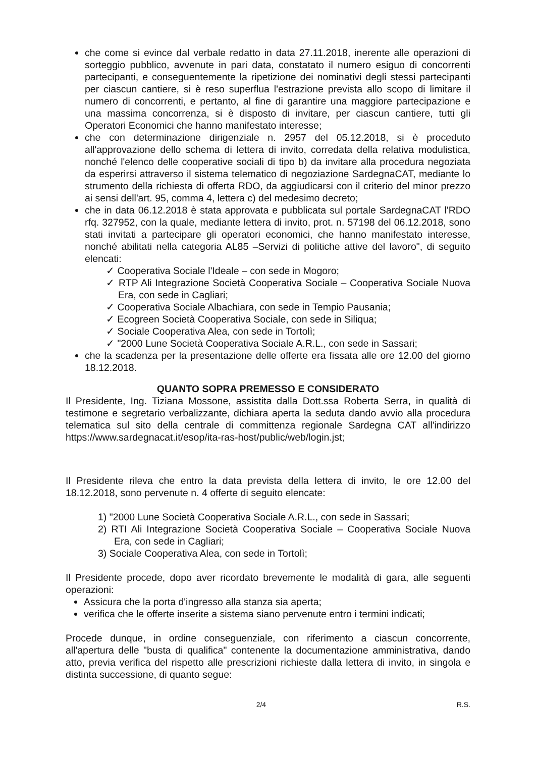che come si evince dal verbale redatto in data 27.11.2018, inerente alle operazioni di sorteggio pubblico, avvenute in pari data, constatato il numero esiguo di concorrenti partecipanti, e conseguentemente la ripetizione dei nominativi degli stessi partecipanti per ciascun cantiere, si è reso superflua l'estrazione prevista allo scopo di limitare il numero di concorrenti, e pertanto, al fine di garantire una maggiore partecipazione e una massima concorrenza, si è disposto di invitare, per ciascun cantiere, tutti gli Operatori Economici che hanno manifestato interesse;
che con determinazione dirigenziale n. 2957 del 05.12.2018, si è proceduto all'approvazione dello schema di lettera di invito, corredata della relativa modulistica, nonché l'elenco delle cooperative sociali di tipo b) da invitare alla procedura negoziata da esperirsi attraverso il sistema telematico di negoziazione SardegnaCAT, mediante lo strumento della richiesta di offerta RDO, da aggiudicarsi con il criterio del minor prezzo ai sensi dell'art. 95, comma 4, lettera c) del medesimo decreto;
che in data 06.12.2018 è stata approvata e pubblicata sul portale SardegnaCAT l'RDO rfq. 327952, con la quale, mediante lettera di invito, prot. n. 57198 del 06.12.2018, sono stati invitati a partecipare gli operatori economici, che hanno manifestato interesse, nonché abilitati nella categoria AL85 –Servizi di politiche attive del lavoro", di seguito elencati:
✓ Cooperativa Sociale l'Ideale – con sede in Mogoro;
✓ RTP Ali Integrazione Società Cooperativa Sociale – Cooperativa Sociale Nuova Era, con sede in Cagliari;
✓ Cooperativa Sociale Albachiara, con sede in Tempio Pausania;
✓ Ecogreen Società Cooperativa Sociale, con sede in Siliqua;
✓ Sociale Cooperativa Alea, con sede in Tortolì;
✓ "2000 Lune Società Cooperativa Sociale A.R.L., con sede in Sassari;
che la scadenza per la presentazione delle offerte era fissata alle ore 12.00 del giorno 18.12.2018.
QUANTO SOPRA PREMESSO E CONSIDERATO
Il Presidente, Ing. Tiziana Mossone, assistita dalla Dott.ssa Roberta Serra, in qualità di testimone e segretario verbalizzante, dichiara aperta la seduta dando avvio alla procedura telematica sul sito della centrale di committenza regionale Sardegna CAT all'indirizzo https://www.sardegnacat.it/esop/ita-ras-host/public/web/login.jst;
Il Presidente rileva che entro la data prevista della lettera di invito, le ore 12.00 del 18.12.2018, sono pervenute n. 4 offerte di seguito elencate:
1) "2000 Lune Società Cooperativa Sociale A.R.L., con sede in Sassari;
2) RTI Ali Integrazione Società Cooperativa Sociale – Cooperativa Sociale Nuova Era, con sede in Cagliari;
3) Sociale Cooperativa Alea, con sede in Tortolì;
Il Presidente procede, dopo aver ricordato brevemente le modalità di gara, alle seguenti operazioni:
Assicura che la porta d'ingresso alla stanza sia aperta;
verifica che le offerte inserite a sistema siano pervenute entro i termini indicati;
Procede dunque, in ordine conseguenziale, con riferimento a ciascun concorrente, all'apertura delle "busta di qualifica" contenente la documentazione amministrativa, dando atto, previa verifica del rispetto alle prescrizioni richieste dalla lettera di invito, in singola e distinta successione, di quanto segue:
2/4 R.S.